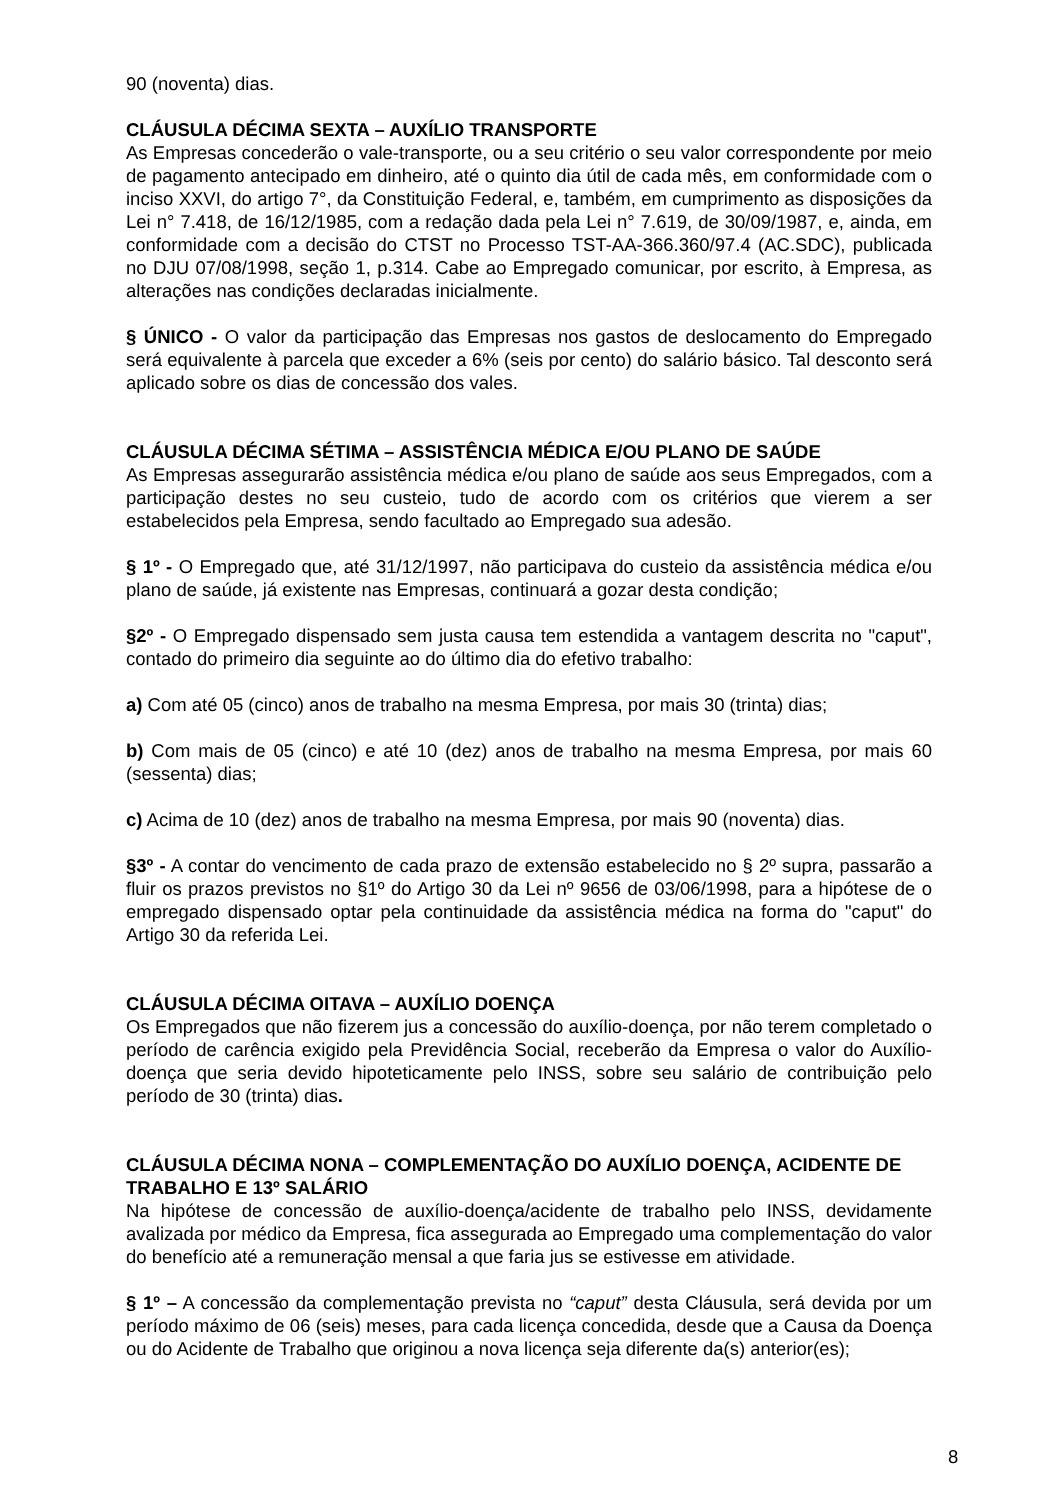90 (noventa) dias.
CLÁUSULA DÉCIMA SEXTA – AUXÍLIO TRANSPORTE
As Empresas concederão o vale-transporte, ou a seu critério o seu valor correspondente por meio de pagamento antecipado em dinheiro, até o quinto dia útil de cada mês, em conformidade com o inciso XXVI, do artigo 7°, da Constituição Federal, e, também, em cumprimento as disposições da Lei n° 7.418, de 16/12/1985, com a redação dada pela Lei n° 7.619, de 30/09/1987, e, ainda, em conformidade com a decisão do CTST no Processo TST-AA-366.360/97.4 (AC.SDC), publicada no DJU 07/08/1998, seção 1, p.314. Cabe ao Empregado comunicar, por escrito, à Empresa, as alterações nas condições declaradas inicialmente.
§ ÚNICO - O valor da participação das Empresas nos gastos de deslocamento do Empregado será equivalente à parcela que exceder a 6% (seis por cento) do salário básico. Tal desconto será aplicado sobre os dias de concessão dos vales.
CLÁUSULA DÉCIMA SÉTIMA – ASSISTÊNCIA MÉDICA E/OU PLANO DE SAÚDE
As Empresas assegurarão assistência médica e/ou plano de saúde aos seus Empregados, com a participação destes no seu custeio, tudo de acordo com os critérios que vierem a ser estabelecidos pela Empresa, sendo facultado ao Empregado sua adesão.
§ 1º - O Empregado que, até 31/12/1997, não participava do custeio da assistência médica e/ou plano de saúde, já existente nas Empresas, continuará a gozar desta condição;
§2º - O Empregado dispensado sem justa causa tem estendida a vantagem descrita no "caput", contado do primeiro dia seguinte ao do último dia do efetivo trabalho:
a) Com até 05 (cinco) anos de trabalho na mesma Empresa, por mais 30 (trinta) dias;
b) Com mais de 05 (cinco) e até 10 (dez) anos de trabalho na mesma Empresa, por mais 60 (sessenta) dias;
c) Acima de 10 (dez) anos de trabalho na mesma Empresa, por mais 90 (noventa) dias.
§3º - A contar do vencimento de cada prazo de extensão estabelecido no § 2º supra, passarão a fluir os prazos previstos no §1º do Artigo 30 da Lei nº 9656 de 03/06/1998, para a hipótese de o empregado dispensado optar pela continuidade da assistência médica na forma do "caput" do Artigo 30 da referida Lei.
CLÁUSULA DÉCIMA OITAVA – AUXÍLIO DOENÇA
Os Empregados que não fizerem jus a concessão do auxílio-doença, por não terem completado o período de carência exigido pela Previdência Social, receberão da Empresa o valor do Auxílio-doença que seria devido hipoteticamente pelo INSS, sobre seu salário de contribuição pelo período de 30 (trinta) dias.
CLÁUSULA DÉCIMA NONA – COMPLEMENTAÇÃO DO AUXÍLIO DOENÇA, ACIDENTE DE TRABALHO E 13º SALÁRIO
Na hipótese de concessão de auxílio-doença/acidente de trabalho pelo INSS, devidamente avalizada por médico da Empresa, fica assegurada ao Empregado uma complementação do valor do benefício até a remuneração mensal a que faria jus se estivesse em atividade.
§ 1º – A concessão da complementação prevista no “caput” desta Cláusula, será devida por um período máximo de 06 (seis) meses, para cada licença concedida, desde que a Causa da Doença ou do Acidente de Trabalho que originou a nova licença seja diferente da(s) anterior(es);
8